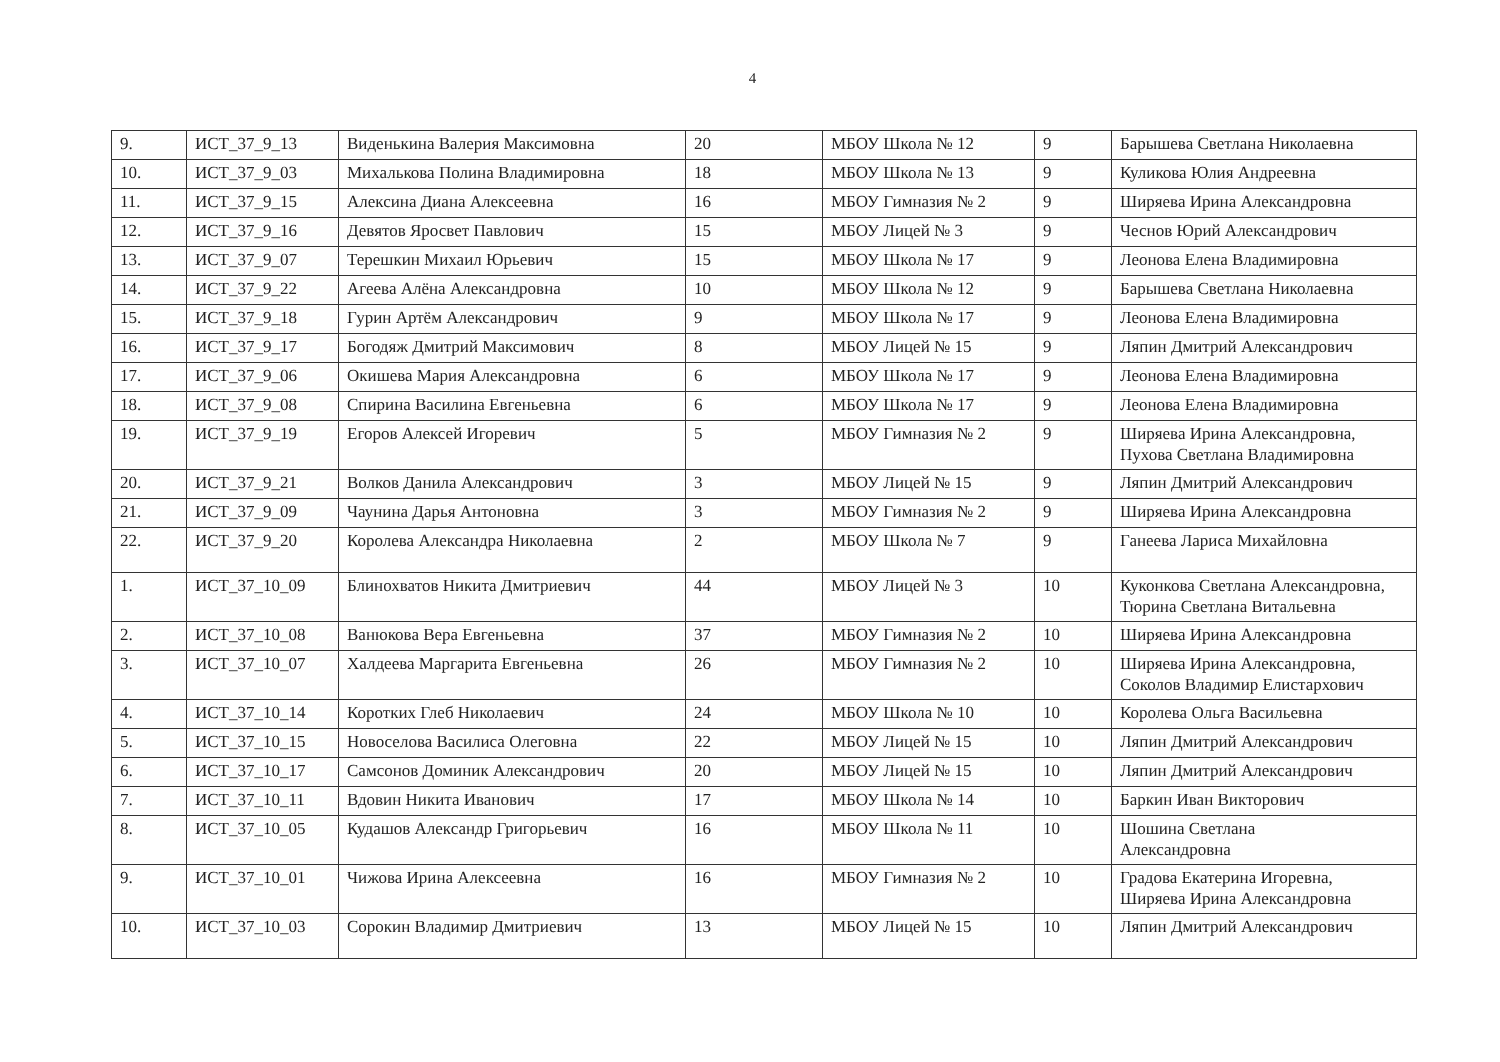4
| 9. | ИСТ_37_9_13 | Виденькина Валерия Максимовна | 20 | МБОУ Школа № 12 | 9 | Барышева Светлана Николаевна |
| 10. | ИСТ_37_9_03 | Михалькова Полина Владимировна | 18 | МБОУ Школа № 13 | 9 | Куликова Юлия Андреевна |
| 11. | ИСТ_37_9_15 | Алексина Диана Алексеевна | 16 | МБОУ Гимназия № 2 | 9 | Ширяева Ирина Александровна |
| 12. | ИСТ_37_9_16 | Девятов Яросвет Павлович | 15 | МБОУ Лицей № 3 | 9 | Чеснов Юрий Александрович |
| 13. | ИСТ_37_9_07 | Терешкин Михаил Юрьевич | 15 | МБОУ Школа № 17 | 9 | Леонова Елена Владимировна |
| 14. | ИСТ_37_9_22 | Агеева Алёна Александровна | 10 | МБОУ Школа № 12 | 9 | Барышева Светлана Николаевна |
| 15. | ИСТ_37_9_18 | Гурин Артём Александрович | 9 | МБОУ Школа № 17 | 9 | Леонова Елена Владимировна |
| 16. | ИСТ_37_9_17 | Богодяж Дмитрий Максимович | 8 | МБОУ Лицей № 15 | 9 | Ляпин Дмитрий Александрович |
| 17. | ИСТ_37_9_06 | Окишева Мария Александровна | 6 | МБОУ Школа № 17 | 9 | Леонова Елена Владимировна |
| 18. | ИСТ_37_9_08 | Спирина Василина Евгеньевна | 6 | МБОУ Школа № 17 | 9 | Леонова Елена Владимировна |
| 19. | ИСТ_37_9_19 | Егоров Алексей Игоревич | 5 | МБОУ Гимназия № 2 | 9 | Ширяева Ирина Александровна, Пухова Светлана Владимировна |
| 20. | ИСТ_37_9_21 | Волков Данила Александрович | 3 | МБОУ Лицей № 15 | 9 | Ляпин Дмитрий Александрович |
| 21. | ИСТ_37_9_09 | Чаунина Дарья Антоновна | 3 | МБОУ Гимназия № 2 | 9 | Ширяева Ирина Александровна |
| 22. | ИСТ_37_9_20 | Королева Александра Николаевна | 2 | МБОУ Школа № 7 | 9 | Ганеева Лариса Михайловна |
| 1. | ИСТ_37_10_09 | Блинохватов Никита Дмитриевич | 44 | МБОУ Лицей № 3 | 10 | Куконкова Светлана Александровна, Тюрина Светлана Витальевна |
| 2. | ИСТ_37_10_08 | Ванюкова Вера Евгеньевна | 37 | МБОУ Гимназия № 2 | 10 | Ширяева Ирина Александровна |
| 3. | ИСТ_37_10_07 | Халдеева Маргарита Евгеньевна | 26 | МБОУ Гимназия № 2 | 10 | Ширяева Ирина Александровна, Соколов Владимир Елистархович |
| 4. | ИСТ_37_10_14 | Коротких Глеб Николаевич | 24 | МБОУ Школа № 10 | 10 | Королева Ольга Васильевна |
| 5. | ИСТ_37_10_15 | Новоселова Василиса Олеговна | 22 | МБОУ Лицей № 15 | 10 | Ляпин Дмитрий Александрович |
| 6. | ИСТ_37_10_17 | Самсонов Доминик Александрович | 20 | МБОУ Лицей № 15 | 10 | Ляпин Дмитрий Александрович |
| 7. | ИСТ_37_10_11 | Вдовин Никита Иванович | 17 | МБОУ Школа № 14 | 10 | Баркин Иван Викторович |
| 8. | ИСТ_37_10_05 | Кудашов Александр Григорьевич | 16 | МБОУ Школа № 11 | 10 | Шошина Светлана Александровна |
| 9. | ИСТ_37_10_01 | Чижова Ирина Алексеевна | 16 | МБОУ Гимназия № 2 | 10 | Градова Екатерина Игоревна, Ширяева Ирина Александровна |
| 10. | ИСТ_37_10_03 | Сорокин Владимир Дмитриевич | 13 | МБОУ Лицей № 15 | 10 | Ляпин Дмитрий Александрович |